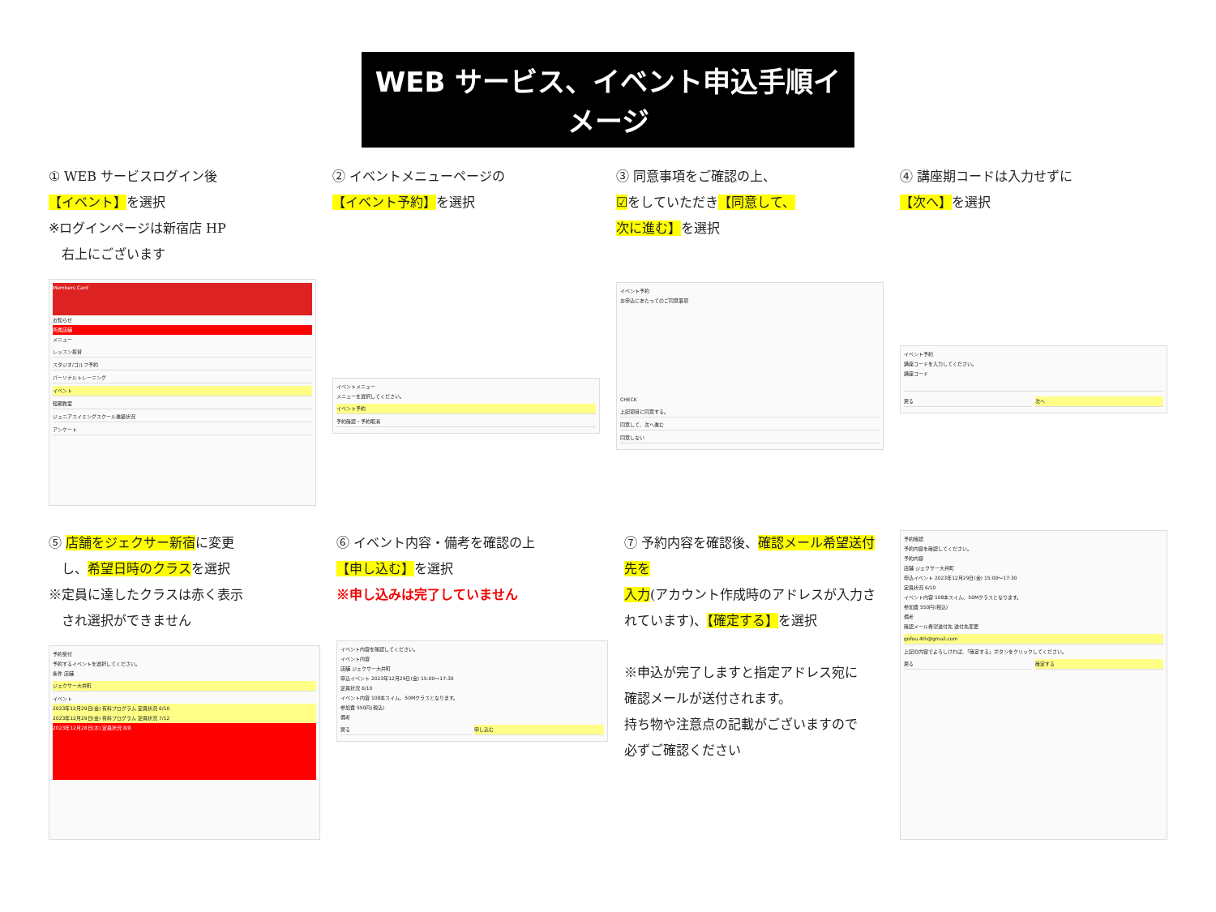WEB サービス、イベント申込手順イメージ
① WEB サービスログイン後
【イベント】を選択
※ログインページは新宿店 HP
　右上にございます
Members Card
お知らせ
所属店舗
メニュー
レッスン振替
スタジオ/ゴルフ予約
パーソナルトレーニング
イベント
短期教室
ジュニアスイミングスクール進級状況
アンケート
② イベントメニューページの
【イベント予約】を選択
イベントメニュー
メニューを選択してください。
イベント予約
予約確認・予約取消
③ 同意事項をご確認の上、
☑をしていただき【同意して、
次に進む】を選択
イベント予約
お申込にあたってのご同意事項
CHECK
上記項目に同意する。
同意して、次へ進む
同意しない
④ 講座期コードは入力せずに
【次へ】を選択
イベント予約
講座コードを入力してください。
講座コード
戻る 次へ
⑤ 店舗をジェクサー新宿に変更
　し、希望日時のクラスを選択
※定員に達したクラスは赤く表示
　され選択ができません
予約受付
予約するイベントを選択してください。
条件 店舗
ジェクサー大井町
イベント
2023年12月29日(金) 有料プログラム 定員状況 6/10
2023年12月29日(金) 有料プログラム 定員状況 7/12
2023年12月28日(木) 定員状況 8/8
⑥ イベント内容・備考を確認の上
【申し込む】を選択
※申し込みは完了していません
イベント内容を確認してください。
イベント内容
店舗 ジェクサー大井町
申込イベント 2023年12月29日(金) 15:00～17:30
定員状況 6/10
イベント内容 108本スイム、50Mクラスとなります。
参加費 550円(税込)
備考
戻る 申し込む
⑦ 予約内容を確認後、確認メール希望送付先を
入力(アカウント作成時のアドレスが入力されています)、【確定する】を選択
※申込が完了しますと指定アドレス宛に
確認メールが送付されます。
持ち物や注意点の記載がございますので
必ずご確認ください
予約確認
予約内容を確認してください。
予約内容
店舗 ジェクサー大井町
申込イベント 2023年12月29日(金) 15:00～17:30
定員状況 6/10
イベント内容 108本スイム、50Mクラスとなります。
参加費 550円(税込)
備考
確認メール希望送付先 送付先変更
gofou.4th@gmail.com
上記の内容でよろしければ、「確定する」ボタンをクリックしてください。
戻る 確定する